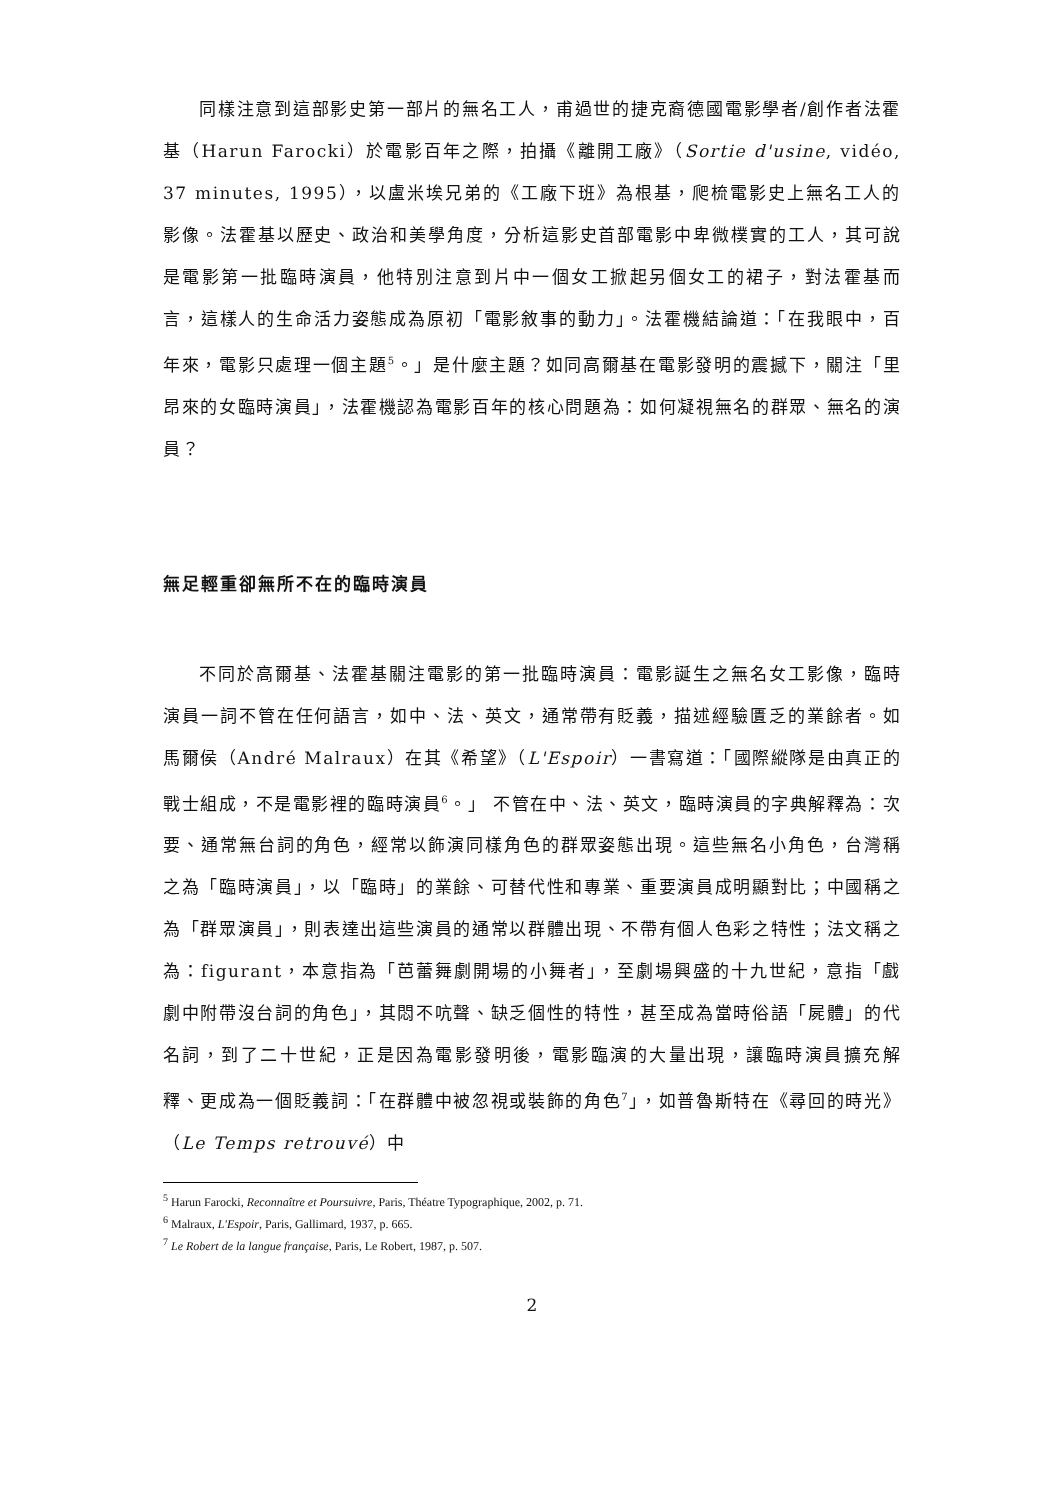同樣注意到這部影史第一部片的無名工人，甫過世的捷克裔德國電影學者/創作者法霍基（Harun Farocki）於電影百年之際，拍攝《離開工廠》（Sortie d'usine, vidéo, 37 minutes, 1995），以盧米埃兄弟的《工廠下班》為根基，爬梳電影史上無名工人的影像。法霍基以歷史、政治和美學角度，分析這影史首部電影中卑微樸實的工人，其可說是電影第一批臨時演員，他特別注意到片中一個女工掀起另個女工的裙子，對法霍基而言，這樣人的生命活力姿態成為原初「電影敘事的動力」。法霍機結論道：「在我眼中，百年來，電影只處理一個主題<sup>5</sup>。」是什麼主題？如同高爾基在電影發明的震撼下，關注「里昂來的女臨時演員」，法霍機認為電影百年的核心問題為：如何凝視無名的群眾、無名的演員？
無足輕重卻無所不在的臨時演員
不同於高爾基、法霍基關注電影的第一批臨時演員：電影誕生之無名女工影像，臨時演員一詞不管在任何語言，如中、法、英文，通常帶有貶義，描述經驗匱乏的業餘者。如馬爾侯（André Malraux）在其《希望》（L'Espoir）一書寫道：「國際縱隊是由真正的戰士組成，不是電影裡的臨時演員<sup>6</sup>。」 不管在中、法、英文，臨時演員的字典解釋為：次要、通常無台詞的角色，經常以飾演同樣角色的群眾姿態出現。這些無名小角色，台灣稱之為「臨時演員」，以「臨時」的業餘、可替代性和專業、重要演員成明顯對比；中國稱之為「群眾演員」，則表達出這些演員的通常以群體出現、不帶有個人色彩之特性；法文稱之為：figurant，本意指為「芭蕾舞劇開場的小舞者」，至劇場興盛的十九世紀，意指「戲劇中附帶沒台詞的角色」，其悶不吭聲、缺乏個性的特性，甚至成為當時俗語「屍體」的代名詞，到了二十世紀，正是因為電影發明後，電影臨演的大量出現，讓臨時演員擴充解釋、更成為一個貶義詞：「在群體中被忽視或裝飾的角色<sup>7</sup>」，如普魯斯特在《尋回的時光》（Le Temps retrouvé）中
<sup>5</sup> Harun Farocki, Reconnaître et Poursuivre, Paris, Théatre Typographique, 2002, p. 71.
<sup>6</sup> Malraux, L'Espoir, Paris, Gallimard, 1937, p. 665.
<sup>7</sup> Le Robert de la langue française, Paris, Le Robert, 1987, p. 507.
2